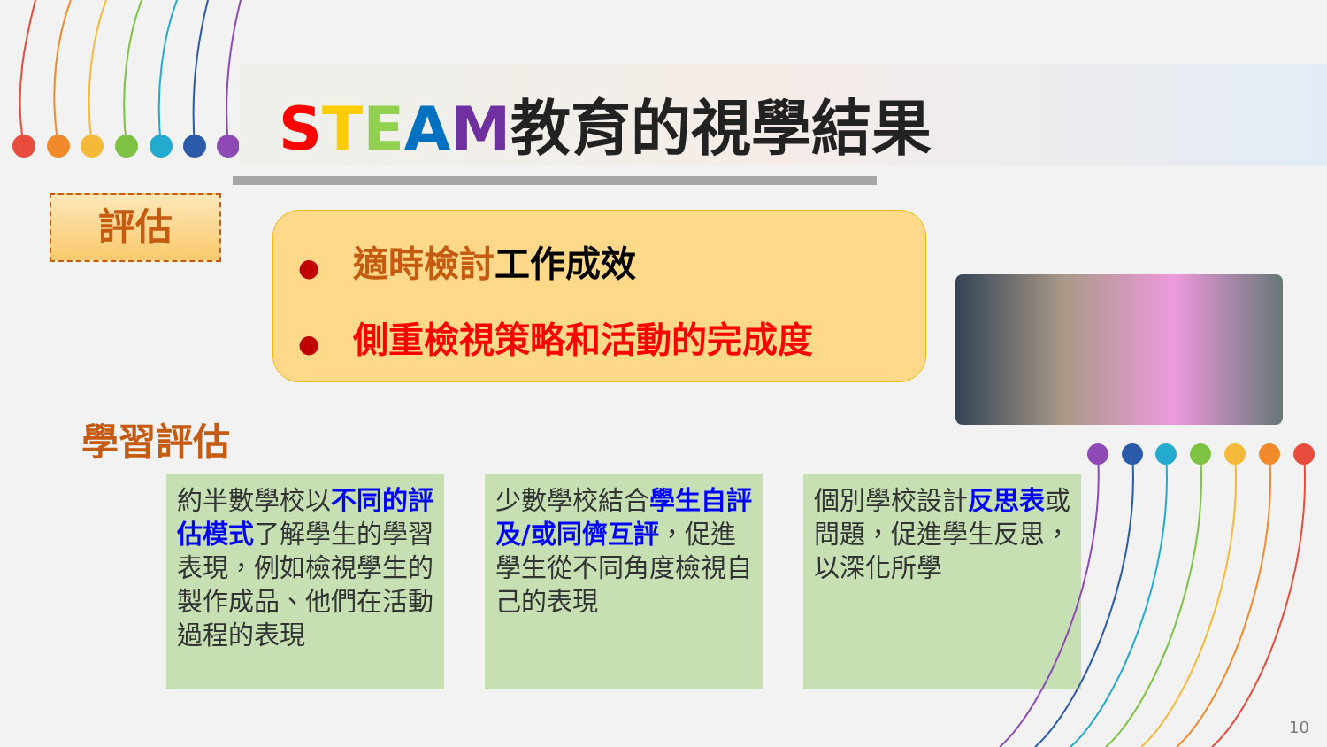STEAM教育的視學結果
評估
● 適時檢討工作成效
● 側重檢視策略和活動的完成度
學習評估
約半數學校以不同的評估模式了解學生的學習表現，例如檢視學生的製作成品、他們在活動過程的表現
少數學校結合學生自評及/或同儕互評，促進學生從不同角度檢視自己的表現
個別學校設計反思表或問題，促進學生反思，以深化所學
10